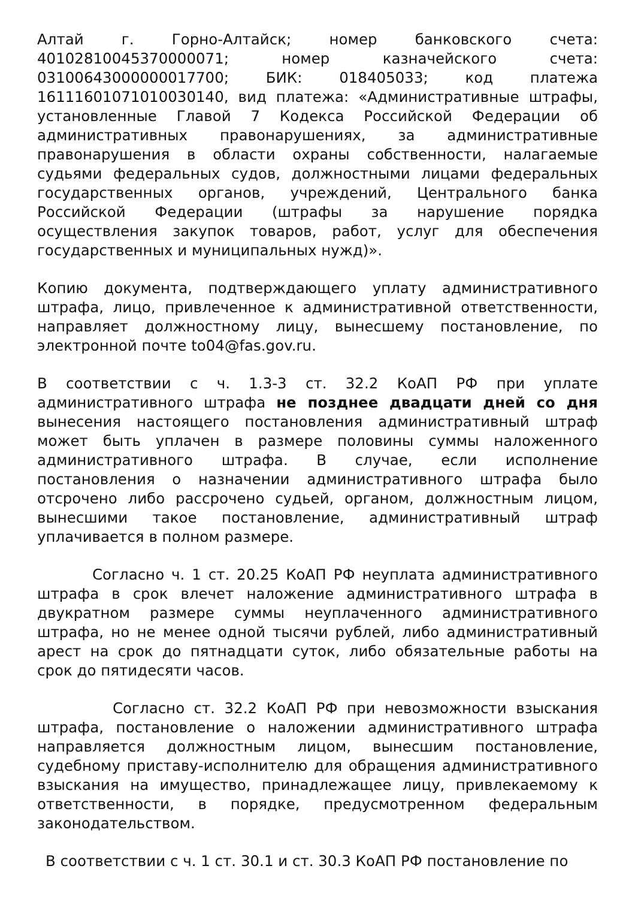Алтай г. Горно-Алтайск; номер банковского счета: 40102810045370000071; номер казначейского счета: 03100643000000017700; БИК: 018405033; код платежа 16111601071010030140, вид платежа: «Административные штрафы, установленные Главой 7 Кодекса Российской Федерации об административных правонарушениях, за административные правонарушения в области охраны собственности, налагаемые судьями федеральных судов, должностными лицами федеральных государственных органов, учреждений, Центрального банка Российской Федерации (штрафы за нарушение порядка осуществления закупок товаров, работ, услуг для обеспечения государственных и муниципальных нужд)».
Копию документа, подтверждающего уплату административного штрафа, лицо, привлеченное к административной ответственности, направляет должностному лицу, вынесшему постановление, по электронной почте to04@fas.gov.ru.
В соответствии с ч. 1.3-3 ст. 32.2 КоАП РФ при уплате административного штрафа не позднее двадцати дней со дня вынесения настоящего постановления административный штраф может быть уплачен в размере половины суммы наложенного административного штрафа. В случае, если исполнение постановления о назначении административного штрафа было отсрочено либо рассрочено судьей, органом, должностным лицом, вынесшими такое постановление, административный штраф уплачивается в полном размере.
Согласно ч. 1 ст. 20.25 КоАП РФ неуплата административного штрафа в срок влечет наложение административного штрафа в двукратном размере суммы неуплаченного административного штрафа, но не менее одной тысячи рублей, либо административный арест на срок до пятнадцати суток, либо обязательные работы на срок до пятидесяти часов.
Согласно ст. 32.2 КоАП РФ при невозможности взыскания штрафа, постановление о наложении административного штрафа направляется должностным лицом, вынесшим постановление, судебному приставу-исполнителю для обращения административного взыскания на имущество, принадлежащее лицу, привлекаемому к ответственности, в порядке, предусмотренном федеральным законодательством.
В соответствии с ч. 1 ст. 30.1 и ст. 30.3 КоАП РФ постановление по